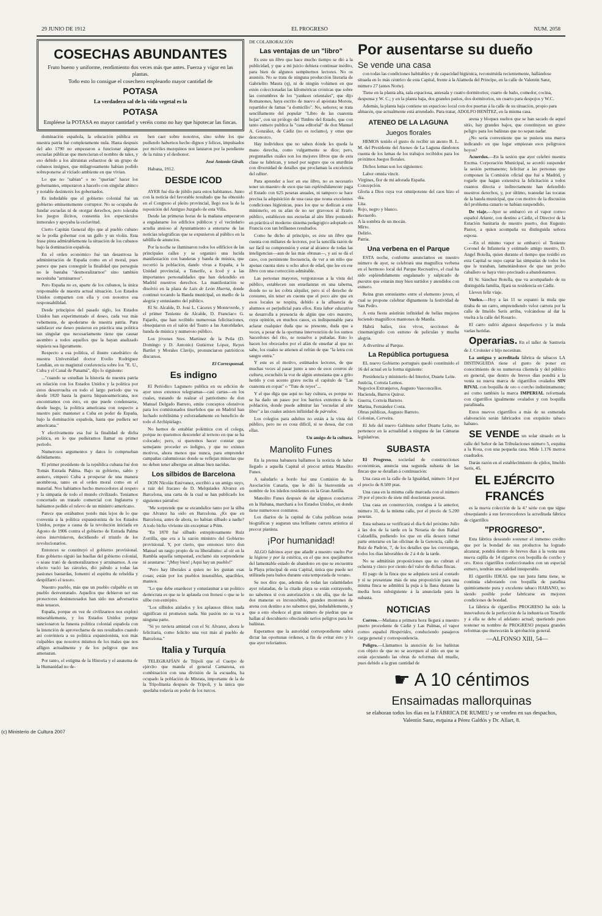29 JUNIO DE 1912 EL PROGRESO NUM. 2058
COSECHAS ABUNDANTES
Fruto bueno y uniforme, rendimiento dos veces más que antes. Fuerza y vigor en las plantas.
Todo esto lo consigue el cosechero empleando mayor cantidad de
POTASA
La verdadera sal de la vida vegetal es la
POTASA
Empléese la POTASA en mayor cantidad y veréis como no hay que hipotecar las fincas.
dominación española, la educación pública en nuestra patria fué completamente nula. Hasta después del año 1790 no empezaron a funcionar algunas escuelas públicas que merecieran el nombre de tales, y eso debido a los altruistas esfuerzos de un grupo de cubanos insignes, que milagrosamente habían podido sobreponerse al viciado ambiente en que vivían.
Lo que no "sabían" o no "querían" hacer los gobernantes, empezaron a hacerlo con singular ahinco y notable desinterés los gobernados.
Es indudable que el gobierno colonial fué un gobierno eminentemente corruptor. No se ocupaba de fundar escuelas ni de otorgar derechos, pero toleraba los juegos ilícitos, consentía los espectáculos inmorales y apoyaba la esclavitud.
Cierto Capitán General dijo que al pueblo cubano se le podía gobernar con un gallo y un violín. Esta frase pinta admirablemente la situación de los cubanos bajo la dominación española.
En el orden económico fué tan desastrosa la administración de España como en el moral, pues parece que para conseguir la finalidad que perseguía no le bastaba "desmoralizarnos" sino también necesitaba "arruinarnos".
Pero España no es, aparte de los cubanos, la única responsable de nuestra actual situación. Los Estados Unidos comparten con ella y con nosotros esa responsabilidad.
Desde principios del pasado siglo, los Estados Unidos han experimentado el deseo, cada vez más vehemente, de apoderarse de nuestra patria. Para satisfacer ese deseo pusieron en práctica una política tan singular que necesariamente tiene que causar asombro a todos aquellos que la hayan analizado siquiera sea ligeramente.
Respecto a esa política, el ilustre catedrático de nuestra Universidad doctor Evelio Rodríguez Lendián, en su magistral conferencia sobre los "E. U., Cuba y el Canal de Panamá", dijo lo siguiente:
..."cuando se estudian la historia de nuestra patria en relación con los Estados Unidos y la política por éstos desenvuelta en todo el largo periodo que va desde 1820 hasta la guerra hispanoamericana, nos encontramos con ésto, en que puede condensarse, desde luego, la política americana con respecto a nuestro país: mantener a Cuba en poder de España, bajo la dominación española, hasta que pudiera ser americana."
Y efectivamente esa fué la finalidad de dicha política, en lo que pudiéramos llamar su primer periodo.
Numerosos argumentos y datos lo comprueban debidamente.
El primer presidente de la república cubana fué don Tomás Estrada Palma. Bajo su gobierno, sabio y austero, empezó Cuba a prosperar de una manera asombrosa, tanto en el orden moral como en el material. Nos habíamos hecho merecedores al respeto y la simpatía de todo el mundo civilizado. Teníamos concertado un tratado comercial con Inglaterra y habíamos pedido el relevo de un ministro americano.
Parece que estábamos yendo más lejos de lo que convenía a la política expansionista de los Estados Unidos, porque a causa de la revolución iniciada en Agosto de 1906 contra el gobierno de Estrada Palma éstos intervinieron, decidiendo el triunfo de los revolucionarios.
Entonces se constituyó el gobierno provisional. Este gobierno siguió las huellas del gobierno colonial, o séase trató de desmoralizarnos y arruinarnos. A ese efecto vació las cárceles, dió pábulo a todas las pasiones bastardas, fomentó el espíritu de rebeldía y despilfarró el tesoro.
Nuestro pueblo, más que un pueblo culpable es un pueblo desventurado. Aquellos que debieron ser sus protectores desinteresados han sido sus adversarios más tenaces.
España, porque en vez de civilizarnos nos explotó miserablemente, y los Estados Unidos porque sancionaron la funesta política colonial española con la intención de aprovecharse de sus resultados cuando así conviniera a su política expansionista, son más culpables que nosotros mismos de los males que nos afligen actualmente y de los peligros que nos amenazan.
Por tanto, el estigma de la Historia y el anatema de la Humanidad no de-
ben caer sobre nosotros, sino sobre los que pudiendo habernos hecho dignos y felices, impulsados por móviles mezquinos nos lanzaron por la pendiente de la ruina y el deshonor.
José Antonio Giralt.
Habana, 1912.
DESDE ICOD
AYER fué día de júbilo para estos habitantes. Junto con la noticia del favorable resultado que ha obtenido en el Congreso el pleito provincial, llegó nos la de la reposición del Antiguo Juzgado de esta Villa.
Desde las primeras horas de la mañana empezaron a engalanarse los edificios públicos y el vecindario acudía ansioso al Ayuntamiento a enterarse de las noticias telegráficas que se expusieron al público en la tablilla de anuncios.
Por la noche se iluminaron todos los edificios de las principales calles y se organizó una lucida manifestación con banderas y banda de música, que recorrió la población, dando vivas a España, a la Unidad provincial, a Tenerife, a Icod y a las importantes personalidades que han defendido en Madrid nuestros derechos. La manifestación se disolvió en la plaza de Luis de León Huerta, donde continuó tocando la Banda municipal, en medio de la alegría y entusiasmo del público.
El Sr. Alcalde, D. José L. Cáceres y Monteverde, y el primer Teniente de Alcalde, D. Franciaco G. Fajardo, que han recibido numerosas felicitaciones, obsequiaron en el salón del Teatro a las Autoridades, banda de música y numeroso público.
Los jóvenes Sres. Martínez de la Peña (D. Domingo y D. Antonio) Gutiérrez López, Reyes Bartlet y Morales Clavijo, pronunciaron patrióticos discursos.
El Corresponsal.
Es indigno
El Periódico Lagunero publica en su edición de ayer unos extensos telegramas—casi cartas—en los cuales, tratando de realzar el patriotismo de don Manuel Delgado Barreto, emite conceptos ofensivos para los comisionados tinerfeños que en Madrid han luchado nobilísima y esforzadamente en beneficio de todo el Archipiélago.
No hemos de entablar polémica con el colega, porque no queremos descender al terreno en que se ha colocado; pero, sí queremos hacer constar que semejante proceder es indigno, y que no existen motivos, ahora menos que nunca, para emprender campañas calumniosas donde se reflejan miserias que no deben tener albergue en almas bien nacidas.
Los silbidos de Barcelona
DON Nicolás Estévanez, escribió a un amigo suyo, a raíz del fracaso de D. Melquiades Alvarez en Barcelona, una carta de la cual se han publicado los siguientes párrafos:
"Me sorprende que se escandalice tanto por la silba que Alvarez ha oído en Barcelona. ¿Es que en Barcelona, antes de ahora, no habían silbado a nadie? A todo bicho viviente sin exceptuar a Prim.
"En 1870 fué silbado estrepitosamente Ruiz Zorrilla, que era a la sazón ministro del Gobierno provisional. Y, por cierto, que entonces tuvo don Manuel un rasgo propio de su liberalismo: al oir en la Rambla aquella tempestad, exclamó sin sorprenderse ni asustarse: "¡Muy bien! ¡Aquí hay un pueblo!"
"Pero hay liberales a quien no les gustan esas cosas; están por los pueblos insensibles, apacibles, mansos.
"Lo que debe enardecer y entusiasmar a un político demócrata es que se le aplauda con frenesí o que se le silbe con estrépito.
"Los silbidos aislados y los aplausos tibios nada significan ni prometen nada. Sin pasión no se va a ninguna parte.
"Si yo tuviera amistad con el Sr. Alvarez, ahora le felicitaría, como felicito una vez más al pueblo de Barcelona."
Italia y Turquía
TELEGRAFÍAN de Trípoli que el Cuerpo de ejército que manda el general Camarena, en combinación con una división de la escuadra, ha ocupado la población de Misrata, importante de la de la Tripolitania después de Trípoli, y la única que quedaba todavía en poder de los turcos.
DE COLABORACIÓN
Las ventajas de un "libro"
Es este un libro que hace mucho tiempo se dió a la publicidad, y que a mi juicio debiera continuar inédito, para bien de algunos sempiternos lectores. No os asustéis. No se trata de ninguna producción literaria de Gabrielito Maura (q), ni de ningún volúmen en que estén coleccionadas las kilométricas crónicas que sobre las costumbres de los "yankees orientales", que dijo Romanones, haya escrito de nuevo el apóstata Morote, repartidor de famas "a domicilio". No, señores; se trata sencillamente del popular "Libro de las cuarenta hojas", con un prólogo del Timbre del Estado, que con tanto esmero publica la "casa editorial" de don Manuel A. González, de Cádiz (no es reclamo), y otras que desconozco.
Hay individuos que no saben dónde les queda la mano derecha, como vulgarmente se dice; pero, preguntadles cuáles son los mejores libros que de esta clase se fabrican, y tened por seguro que os aturdirán con diversidad de detalles que proclaman la excelencia del editor.
Para aprender a leer en ese libro, no es necesario tener un maestro de esos que tan espléndidamente paga el Estado con 625 pesetas anuales, ni tampoco se hace precisa la adquisición de una casa que reuna excelentes condiciones higiénicas, pues los que se dedican a este ministerio, en su afan de no ser gravosos al Erario público, establecen sus escuelas al aire libre poniendo en práctica el moderno sistema pedagógico adoptado en Francia con tan brillantes resultados.
Como he dicho al principio, es éste un libro que cuenta con miliares de lectores, por la sencilla razón de ser fácil su comprensión y estar al alcance de todas las inteligencias—aun de las más obtusas—, y así se dá el caso, con persistente frecuencia, de ver a un niño que apenas cuenta siete u ocho años de edad, que lee en ese libro con una corrección admirable.
Las personas mayores, vergonzosas a la vista del público, establecen sus enseñanzas en una taberna, donde no se les cobra alquiler, pero sí el derecho de consumo, sin tener en cuenta que el poco aire que en esos locales se respira, debido a la afluencia de alumnos es perjudicial para ellos. Esta labor educativa se desarrolla a presencia de algún que otro maestro, cuya opinión, en muchos casos, es indispensable para aclarar cualquier duda que se presente, duda que a veces, a pesar de la oportuna intervención de los sumos Sacerdotes del rito, se resuelve a puñadas. Esto lo hacen los obcecados por el afán de enseñar al que no sabe, los cuales se atienen al refrán de que "la letra con sangre entra."
Y este es el motivo, estimados lectores, de que muchas veces al pasar junto a uno de esos centros de cultura, escuchéis la voz de algún entusiasta que a grito herido y con acento grave recita el capítulo de "Las cuarenta en copas" o "Tute de reyes"...
Y el que diga que aquí no hay cultura, es porque no se ha dado un paseo por los barrios extremos de la población, donde puede admirar las "escuelas al aire libre" a las cuales asisten infinidad de párvulos.
Los colegios para adultos no están a la vista del público, pero no es cosa difícil, si se desea, dar con ellas.
Un amigo de la cultura.
Manolito Funes
En la prensa habanera hallamos la noticia de haber llegado a aquella Capital el precoz artista Manolito Funes.
A saludarlo a bordo fué una Comisión de la Asociación Canaria, que le dió la bienvenida en nombre de los isleños residentes en la Gran Antilla.
Manolito Funes después de dar algunos conciertos en la Habana, marchará a los Estados Unidos, en donde tiene numerosos contratos.
Los diarios de la capital de Cuba publican notas biográficas y auguran una brillante carrera artística al precoz pianista.
¡Por humanidad!
ALGO faltónos ayer que añadir a nuestro suelto Por la higiene y por la estética, en el que nos quejábamos del lamentable estado de abandono en que se encuentra la Playa principal de esta Capital, única que puede ser utilizada para baños durante esta temporada de verano.
Se nos dice que, además de todas las calamidades ayer relatadas, de la citada playa se están extrayendo, no sabemos si con autorización o sin ella, que de las dos maneras es inconcebible, grandes montones de arena con destino a no sabemos qué, indudablemente, y que a esto obedece el gran número de piedras que se hallan al descubierto ofreciendo serios peligros para los bañistas.
Esperamos que la autoridad correspondiente sabrá dictar las oportunas órdenes, a fin de evitar ésto y lo que ayer referíamos.
Por ausentarse su dueño
Se vende una casa
con todas las condiciones habitables y de capacidad higiénica, reconstruida recientemente, hallándose situada en lo más céntrico de esta Capital, frente á la Alameda del Príncipe, en la calle de Valentín Sanz, número 27 (antes Norte).
Tiene en la planta alta, sala espaciosa, antesala y cuatro dormitorios; cuarto de baño, comedor, cocina, despensa y W. C.; y en la planta baja, dos grandes patios, dos dormitorios, un cuarto para despojos y W.C.
Además, la planta baja contiene un espacioso local con dos puertas á la calle de su situación, propio para almacén, que actualmente está arrendado. Para tratar, ADOLFO BENÍTEZ, en la misma casa.
ATENEO DE LA LAGUNA
Juegos florales
HEMOS tenido el gusto de recibir un atento B. L. M. del Presidente del Ateneo de La Laguna dándonos cuenta de los lemas de los trabajos recibidos para los próximos Juegos florales.
Dichos lemas son los siguientes:
Labor omnia vincit.
Virgines, flor de mi adorada España.
Concepción.
Gloria a Dios cuya voz omnipotente del caos hizo el día.
Lita.
Rojo, negro y blanco.
Recuerdo.
A la sombra de un mocán.
Mirto.
Delirio.
Patria.
Una verbena en el Parque
ESTA noche, conforme anunciamos en nuestro número de ayer, se celebrará una magnífica verbena en el hermoso local del Parque Recreativo, el cual ha sido espléndidamente engalanado y salpicado de puestos que estarán muy bien surtidos y atendidos con esmero.
Reina gran entusiasmo entre el elemento joven, el cual se propone celebrar dignamente la festividad de San Pedro.
A esta fiesta asistirán infinidad de bellas mujeres luciendo magníficos mantones de Manila.
Habrá bailes, tíos vivos, secciones de cinematógrafo con estreno de películas y mucha alegría.
A divertirse al Parque.
La República portuguesa
EL nuevo Gobierno portugués quedó constituido el 16 del actual en la forma siguiente:
Presidencia y ministerio del Interior, Duarte Leite.
Justicia, Correia Lemos.
Negocios Extranjeros, Augusto Vasconcellos.
Hacienda, Barros Quiroz.
Guerra, Correia Barreto.
Marina, Fernández Costa.
Obras públicas, Augusto Barreto.
Colonias, Cerveira.
El Jefe del nuevo Gabinete señor Duarte Leite, no pertenece en la actualidad a ninguna de las Cámaras legislativas.
SUBASTA
El Progreso, sociedad de construcciones económicas, anuncia una segunda subasta de las fincas que se detallan á continuación:
Una casa en la calle de la Igualdad, número 14 por el precio de 8.500 ptas.
Una casa en la misma calle marcada con el número 29 por el precio de siete mil doscientas pesetas.
Una casa en construcción, contigua á la anterior, número 31, de la misma calle, por el precio de 5.200 pesetas.
Esta subasta se verificará el día 6 del próximo Julio á las dos de la tarde en la Notaría de don Rafael Calzadilla, pudiendo los que en ella deseen tomar parte enterarse en las oficinas de la Gerencia, calle de Ruiz de Padrón, 7, de los detalles que les convengan, todos los días laborables de 2 á 4 de la tarde.
No se admitirán proposiciones que no cubran el ochenta y cinco por ciento del valor de dichas fincas.
El pago de la finca que se adquiera será al contado y si se presentase más de una proposición para una misma finca se admitirá la puja á la llana durante la media hora subsiguiente á la anunciada para la subasta.
NOTICIAS
Correo.—Mañana a primera hora llegará a nuestro puerto procedente de Cádiz y Las Palmas, el vapor correo español Hespérides, conduciendo pasajeros carga general y correspondencia.
Peligro.—Llamamos la atención de los bañistas con objeto de que no se acerquen al sitio en que se están ejecutando las obras de reformas del muelle, pues debido a la gran cantidad de
arena y bloques sueltos que se han sacado de aquel sitio, hay grandes bajos, que constituyen un grave peligro para los bañistas que no sepan nadar.
¿No sería conveniente que se pusiera una marca indicando en que lugar empiezan esos peligrosos hoyos?
Acuerdos.—En la sesión que ayer celebró nuestra Excma. Corporación Municipal, se acordó suspender la sesión permanente; felicitar a las personas que componen la Comisión oficial que fué a Madrid, y rogarle que hagan extensiva la felicitación a todos cuantos directa e indirectamente han defendido nuestros derechos, y, por último, reanudar las tocatas de la banda municipal, que con motivo de la discusión del problema canario se habían suspendido.
De viaje.—Ayer se embarcó en el vapor correo español Atlante, con destino a Cádiz, el Director de la Estación Sanitaria de nuestro puerto, don Eugenio Pastor, a quien acompaña su distinguida señora esposa.
—En el mismo vapor se embarcó el Teniente Coronel de Infantería y estimado amigo nuestro, D. Angel Botella, quien durante el tiempo que residió en esta Capital se supo captar las simpatías de todos los que le trataban, lamentándonos de que tan probo caballero se haya visto precisado a abandonarnos.
El Sr. Sánchez Botella, que va acompañado de su distinguida familia, fijará su residencia en Cádiz.
Lleven feliz viaje.
Vuelco.—Hoy a las 11 se espantó la mula que tiraba de un carro, emprendiendo veloz carrera por la calle de Imeldo Serís arriba, volcándose al dar la vuelta a la calle del Rosario.
El carro sufrió algunos desperfectos y la mula varias heridas.
Operarias. En el taller de Sastrería de J. Croissier é hijo necesitan.
La antigua y acreditada fábrica de tabacos LA DISTINGUIDA tiene el gusto de poner en conocimiento de su numerosa clientela y del público en general, que dentro de breves días pondrá a la venta su nueva marca de cigarrillos ovalados SIN RIVAL con boquilla de oro o corcho indistintamente; así como también la marca IMPERIAL reformada con cigarrillos igualmente ovalados y con boquilla parafinada.
Estos nuevos cigarrillos a más de su esmerada elaboración serán fabricados con exquisito tabaco habano.
SE VENDE un solar situado en la calle del Señor de las Tribulaciones número 5, esquina a la Rosa, con una pequeña casa. Mide 1.176 metros cuadrados.
Darán razón en el establecimiento de ejidos, Imeldo Serís, 45.
EL EJÉRCITO FRANCÉS
es la nueva colección de la 4.ª série con que sigue obsequiando á sus favorecedores la acreditada fábrica de cigarrillos
"PROGRESO".
Esta fábrica deseando sostener el inmenso crédito que por la bondad de sus productos ha logrado alcanzar, pondrá dentro de breves días á la venta una nueva cajilla de 14 cigarros con boquilla de corcho y oro. Estos cigarrillos confeccionados con un especial esmero, tendrán una calidad insuperable.
El cigarrillo IDEAL que tan justa fama tiene, se continúa elaborando con boquilla de parafina químicamente pura y excelente tabaco HABANO, no siendo posible poder fabricarse en mejores condiciones de bondad.
La fábrica de cigarrillos PROGRESO ha sido la innovadora de la perfección de la industria en Tenerife y á ella se debe el adelanto actual; queriendo pues sostener su nombre de PROGRESO prepara grandes reformas que merecerán la aprobación general.
—ALFONSO XIII, 54—
☛ A 10 céntimos
Ensaimadas mallorquinas
se elaboran todos los días en la FÁBRICA DE RUMEU y se venden en sus despachos, Valentín Sanz, esquina a Pérez Galdós y Dr. Allart, 8.
(c) Ministerio de Cultura 2007